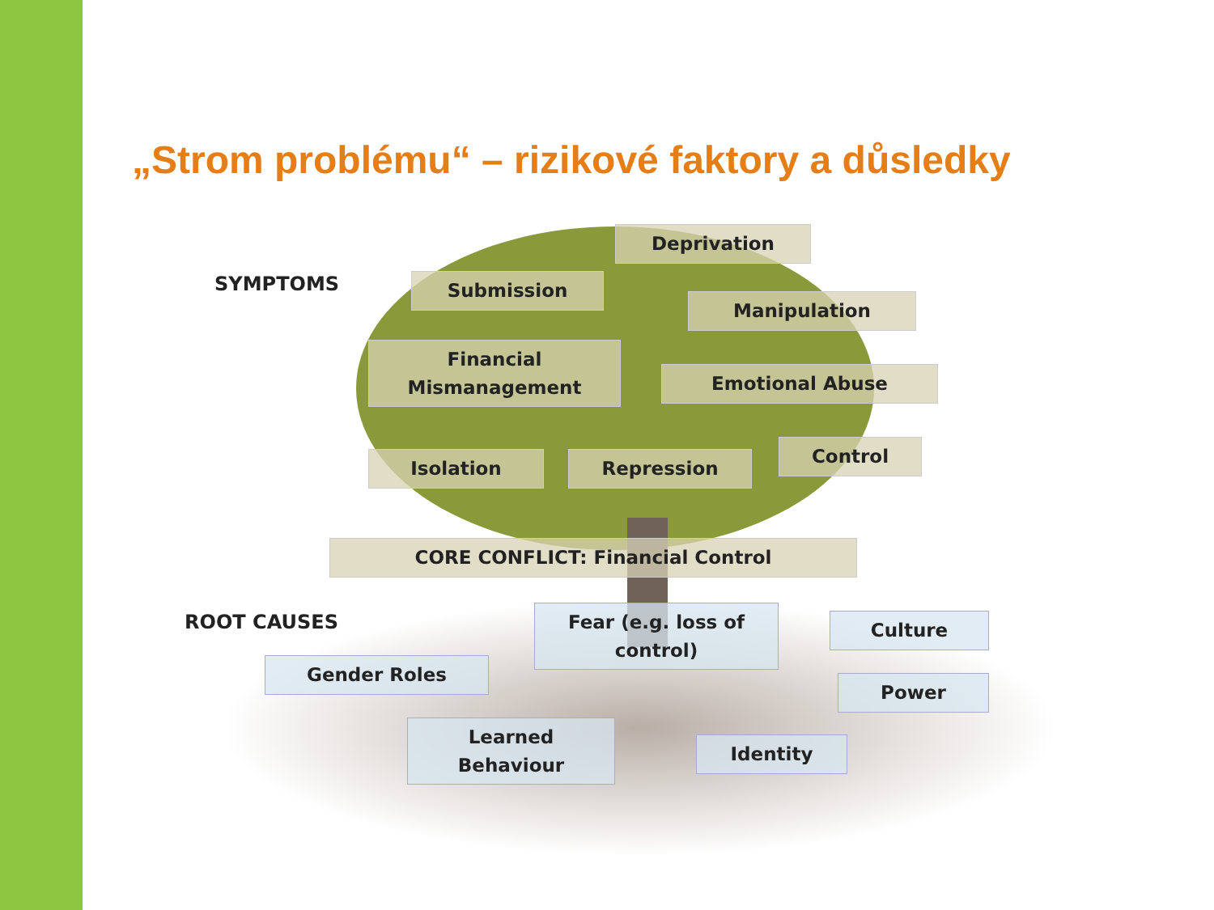„Strom problému“ – rizikové faktory a důsledky
SYMPTOMS
Deprivation
Submission
Manipulation
Financial Mismanagement
Emotional Abuse
Isolation Repression
Control
CORE CONFLICT: Financial Control
ROOT CAUSES
Fear (e.g. loss of control)
Culture
Gender Roles
Power
Learned Behaviour
Identity